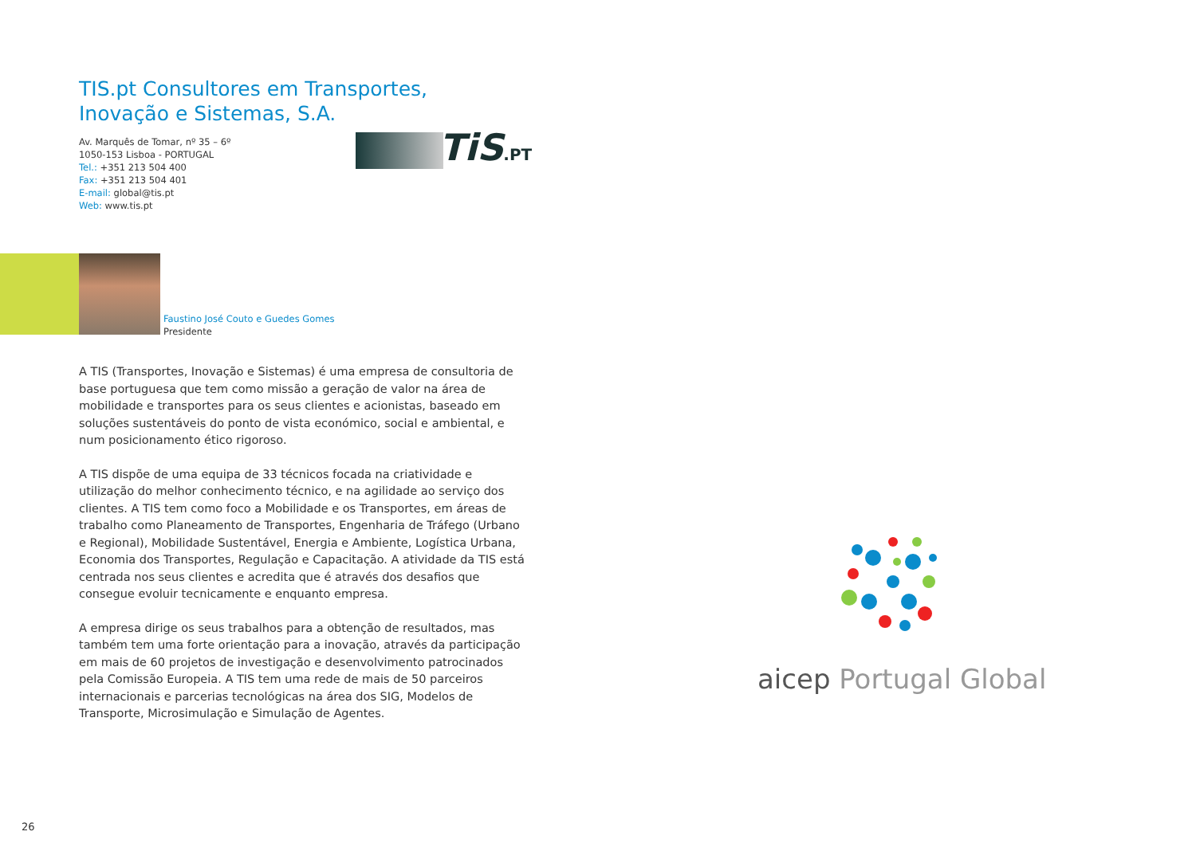TIS.pt Consultores em Transportes,
Inovação e Sistemas, S.A.
Av. Marquês de Tomar, nº 35 – 6º
1050-153 Lisboa - PORTUGAL
Tel.: +351 213 504 400
Fax: +351 213 504 401
E-mail: global@tis.pt
Web: www.tis.pt
TiS.PT
Faustino José Couto e Guedes Gomes
Presidente
A TIS (Transportes, Inovação e Sistemas) é uma empresa de consultoria de base portuguesa que tem como missão a geração de valor na área de mobilidade e transportes para os seus clientes e acionistas, baseado em soluções sustentáveis do ponto de vista económico, social e ambiental, e num posicionamento ético rigoroso.
A TIS dispõe de uma equipa de 33 técnicos focada na criatividade e utilização do melhor conhecimento técnico, e na agilidade ao serviço dos clientes. A TIS tem como foco a Mobilidade e os Transportes, em áreas de trabalho como Planeamento de Transportes, Engenharia de Tráfego (Urbano e Regional), Mobilidade Sustentável, Energia e Ambiente, Logística Urbana, Economia dos Transportes, Regulação e Capacitação. A atividade da TIS está centrada nos seus clientes e acredita que é através dos desafios que consegue evoluir tecnicamente e enquanto empresa.
A empresa dirige os seus trabalhos para a obtenção de resultados, mas também tem uma forte orientação para a inovação, através da participação em mais de 60 projetos de investigação e desenvolvimento patrocinados pela Comissão Europeia. A TIS tem uma rede de mais de 50 parceiros internacionais e parcerias tecnológicas na área dos SIG, Modelos de Transporte, Microsimulação e Simulação de Agentes.
aicep Portugal Global
26